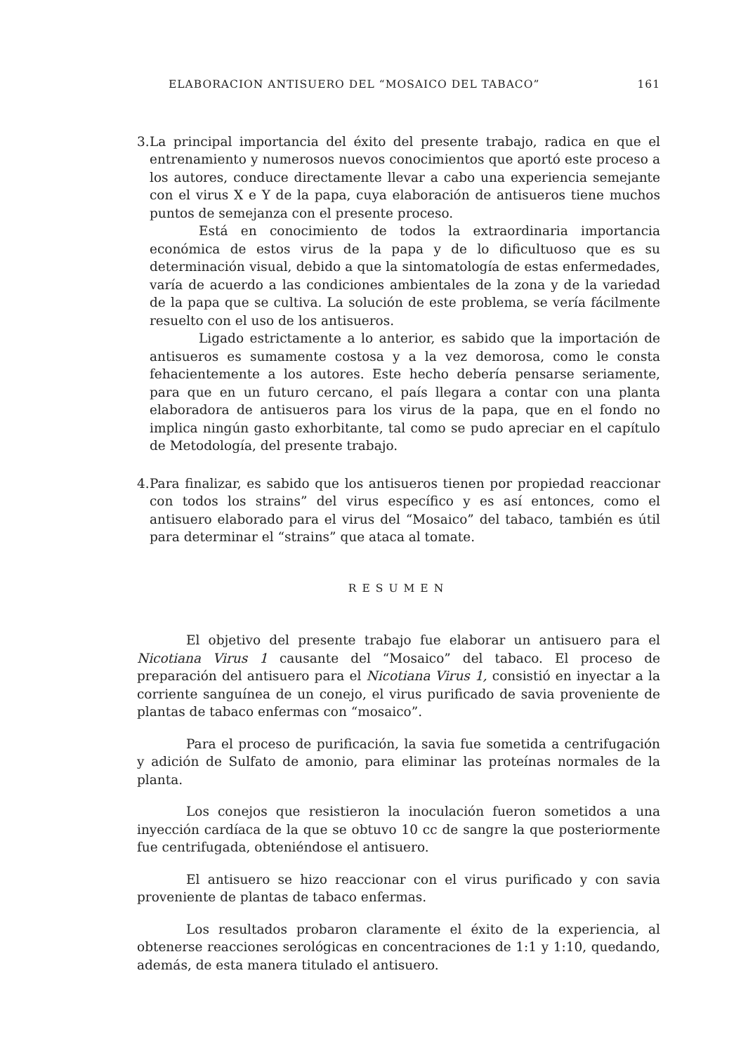ELABORACION ANTISUERO DEL “MOSAICO DEL TABACO” 161
3.
La principal importancia del éxito del presente trabajo, radica en que el entrenamiento y numerosos nuevos conocimientos que aportó este proceso a los autores, conduce directamente llevar a cabo una experiencia semejante con el virus X e Y de la papa, cuya elaboración de antisueros tiene muchos puntos de semejanza con el presente proceso.
Está en conocimiento de todos la extraordinaria importancia económica de estos virus de la papa y de lo dificultuoso que es su determinación visual, debido a que la sintomatología de estas enfermedades, varía de acuerdo a las condiciones ambientales de la zona y de la variedad de la papa que se cultiva. La solución de este problema, se vería fácilmente resuelto con el uso de los antisueros.
Ligado estrictamente a lo anterior, es sabido que la importación de antisueros es sumamente costosa y a la vez demorosa, como le consta fehacientemente a los autores. Este hecho debería pensarse seriamente, para que en un futuro cercano, el país llegara a contar con una planta elaboradora de antisueros para los virus de la papa, que en el fondo no implica ningún gasto exhorbitante, tal como se pudo apreciar en el capítulo de Metodología, del presente trabajo.
4.
Para finalizar, es sabido que los antisueros tienen por propiedad reaccionar con todos los strains” del virus específico y es así entonces, como el antisuero elaborado para el virus del “Mosaico” del tabaco, también es útil para determinar el “strains” que ataca al tomate.
RESUMEN
El objetivo del presente trabajo fue elaborar un antisuero para el Nicotiana Virus 1 causante del “Mosaico” del tabaco. El proceso de preparación del antisuero para el Nicotiana Virus 1, consistió en inyectar a la corriente sanguínea de un conejo, el virus purificado de savia proveniente de plantas de tabaco enfermas con “mosaico”.
Para el proceso de purificación, la savia fue sometida a centrifugación y adición de Sulfato de amonio, para eliminar las proteínas normales de la planta.
Los conejos que resistieron la inoculación fueron sometidos a una inyección cardíaca de la que se obtuvo 10 cc de sangre la que posteriormente fue centrifugada, obteniéndose el antisuero.
El antisuero se hizo reaccionar con el virus purificado y con savia proveniente de plantas de tabaco enfermas.
Los resultados probaron claramente el éxito de la experiencia, al obtenerse reacciones serológicas en concentraciones de 1:1 y 1:10, quedando, además, de esta manera titulado el antisuero.